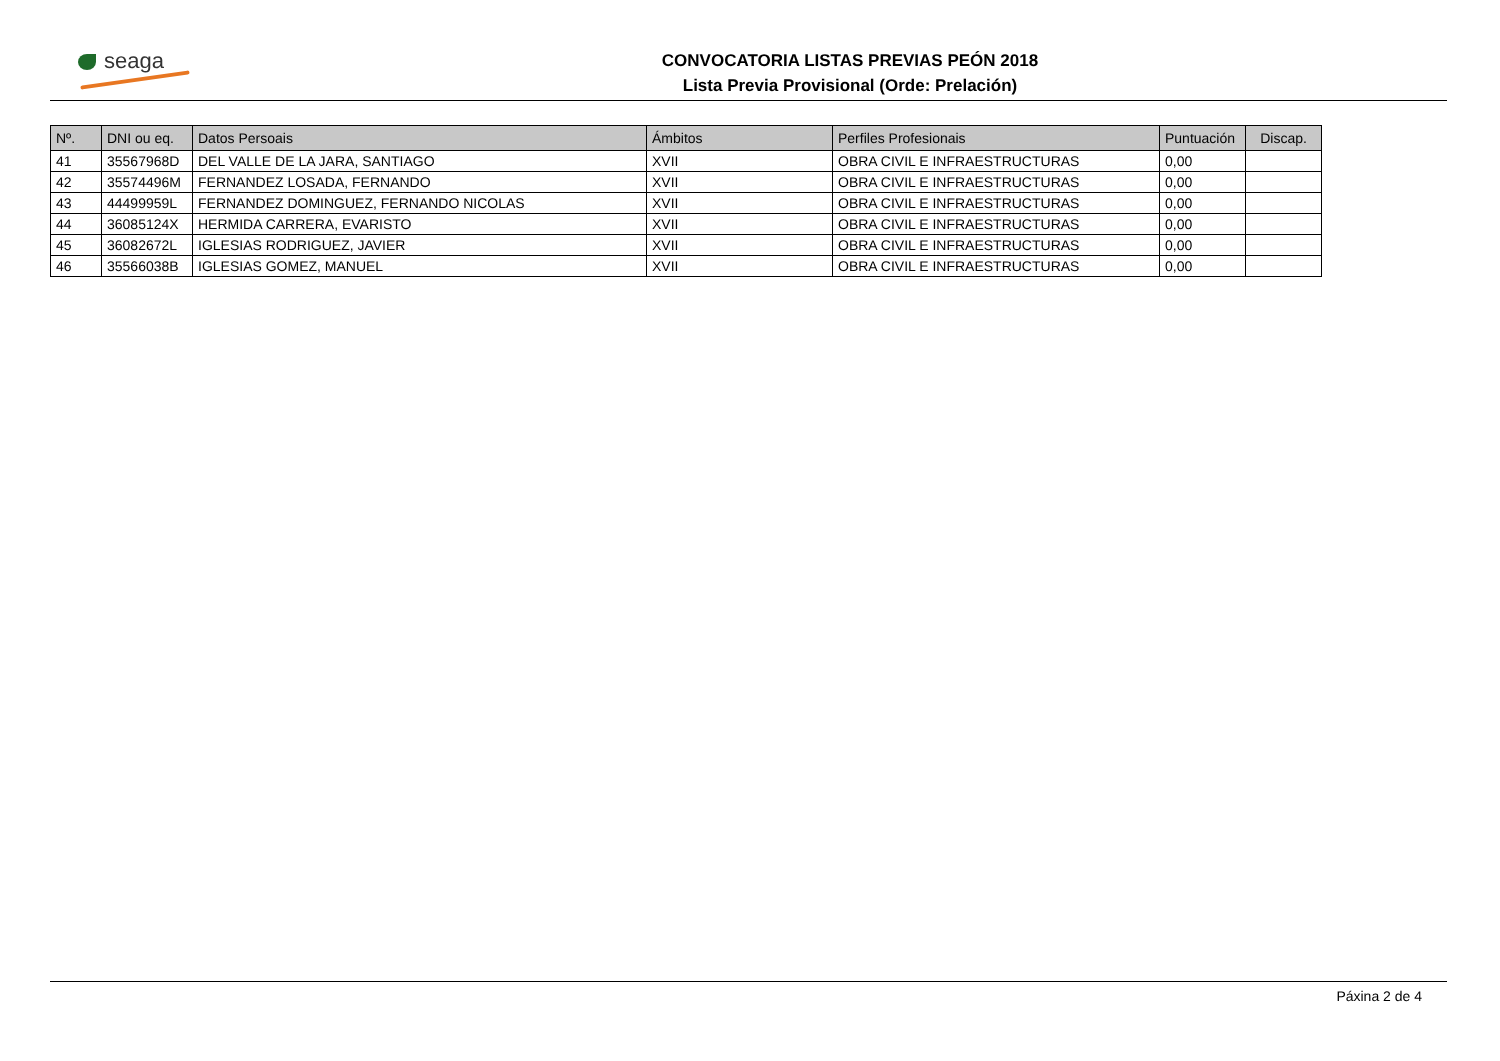seaga
CONVOCATORIA LISTAS PREVIAS PEÓN 2018
Lista Previa Provisional (Orde: Prelación)
| Nº. | DNI ou eq. | Datos Persoais | Ámbitos | Perfiles Profesionais | Puntuación | Discap. |
| --- | --- | --- | --- | --- | --- | --- |
| 41 | 35567968D | DEL VALLE DE LA JARA, SANTIAGO | XVII | OBRA CIVIL E INFRAESTRUCTURAS | 0,00 | |
| 42 | 35574496M | FERNANDEZ LOSADA, FERNANDO | XVII | OBRA CIVIL E INFRAESTRUCTURAS | 0,00 | |
| 43 | 44499959L | FERNANDEZ DOMINGUEZ, FERNANDO NICOLAS | XVII | OBRA CIVIL E INFRAESTRUCTURAS | 0,00 | |
| 44 | 36085124X | HERMIDA CARRERA, EVARISTO | XVII | OBRA CIVIL E INFRAESTRUCTURAS | 0,00 | |
| 45 | 36082672L | IGLESIAS RODRIGUEZ, JAVIER | XVII | OBRA CIVIL E INFRAESTRUCTURAS | 0,00 | |
| 46 | 35566038B | IGLESIAS GOMEZ, MANUEL | XVII | OBRA CIVIL E INFRAESTRUCTURAS | 0,00 | |
Páxina 2 de 4